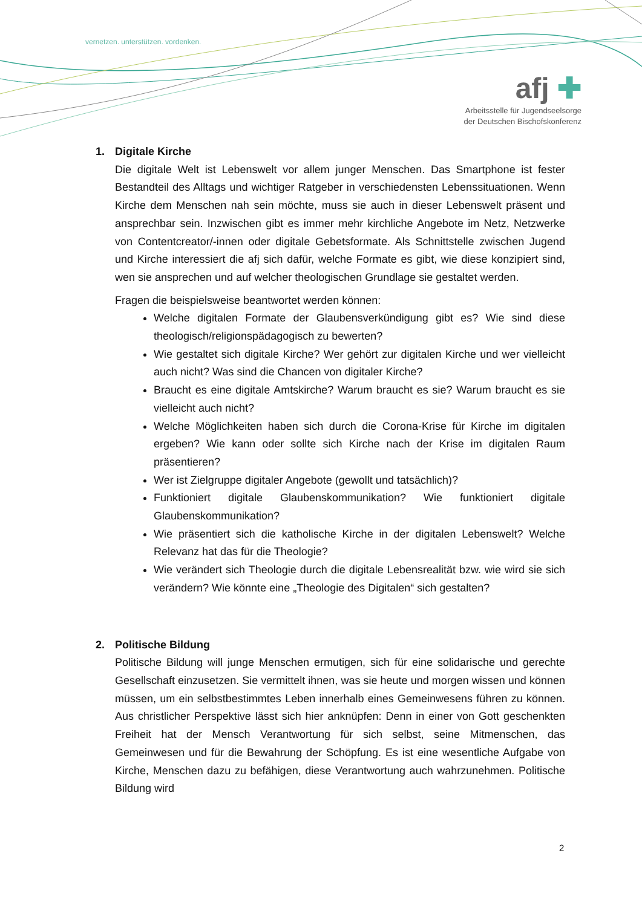vernetzen. unterstützen. vordenken.
afj ✚
Arbeitsstelle für Jugendseelsorge
der Deutschen Bischofskonferenz
1. Digitale Kirche
Die digitale Welt ist Lebenswelt vor allem junger Menschen. Das Smartphone ist fester Bestandteil des Alltags und wichtiger Ratgeber in verschiedensten Lebenssituationen. Wenn Kirche dem Menschen nah sein möchte, muss sie auch in dieser Lebenswelt präsent und ansprechbar sein. Inzwischen gibt es immer mehr kirchliche Angebote im Netz, Netzwerke von Contentcreator/-innen oder digitale Gebetsformate. Als Schnittstelle zwischen Jugend und Kirche interessiert die afj sich dafür, welche Formate es gibt, wie diese konzipiert sind, wen sie ansprechen und auf welcher theologischen Grundlage sie gestaltet werden.
Fragen die beispielsweise beantwortet werden können:
Welche digitalen Formate der Glaubensverkündigung gibt es? Wie sind diese theologisch/religionspädagogisch zu bewerten?
Wie gestaltet sich digitale Kirche? Wer gehört zur digitalen Kirche und wer vielleicht auch nicht? Was sind die Chancen von digitaler Kirche?
Braucht es eine digitale Amtskirche? Warum braucht es sie? Warum braucht es sie vielleicht auch nicht?
Welche Möglichkeiten haben sich durch die Corona-Krise für Kirche im digitalen ergeben? Wie kann oder sollte sich Kirche nach der Krise im digitalen Raum präsentieren?
Wer ist Zielgruppe digitaler Angebote (gewollt und tatsächlich)?
Funktioniert digitale Glaubenskommunikation? Wie funktioniert digitale Glaubenskommunikation?
Wie präsentiert sich die katholische Kirche in der digitalen Lebenswelt? Welche Relevanz hat das für die Theologie?
Wie verändert sich Theologie durch die digitale Lebensrealität bzw. wie wird sie sich verändern? Wie könnte eine „Theologie des Digitalen“ sich gestalten?
2. Politische Bildung
Politische Bildung will junge Menschen ermutigen, sich für eine solidarische und gerechte Gesellschaft einzusetzen. Sie vermittelt ihnen, was sie heute und morgen wissen und können müssen, um ein selbstbestimmtes Leben innerhalb eines Gemeinwesens führen zu können. Aus christlicher Perspektive lässt sich hier anknüpfen: Denn in einer von Gott geschenkten Freiheit hat der Mensch Verantwortung für sich selbst, seine Mitmenschen, das Gemeinwesen und für die Bewahrung der Schöpfung. Es ist eine wesentliche Aufgabe von Kirche, Menschen dazu zu befähigen, diese Verantwortung auch wahrzunehmen. Politische Bildung wird
2